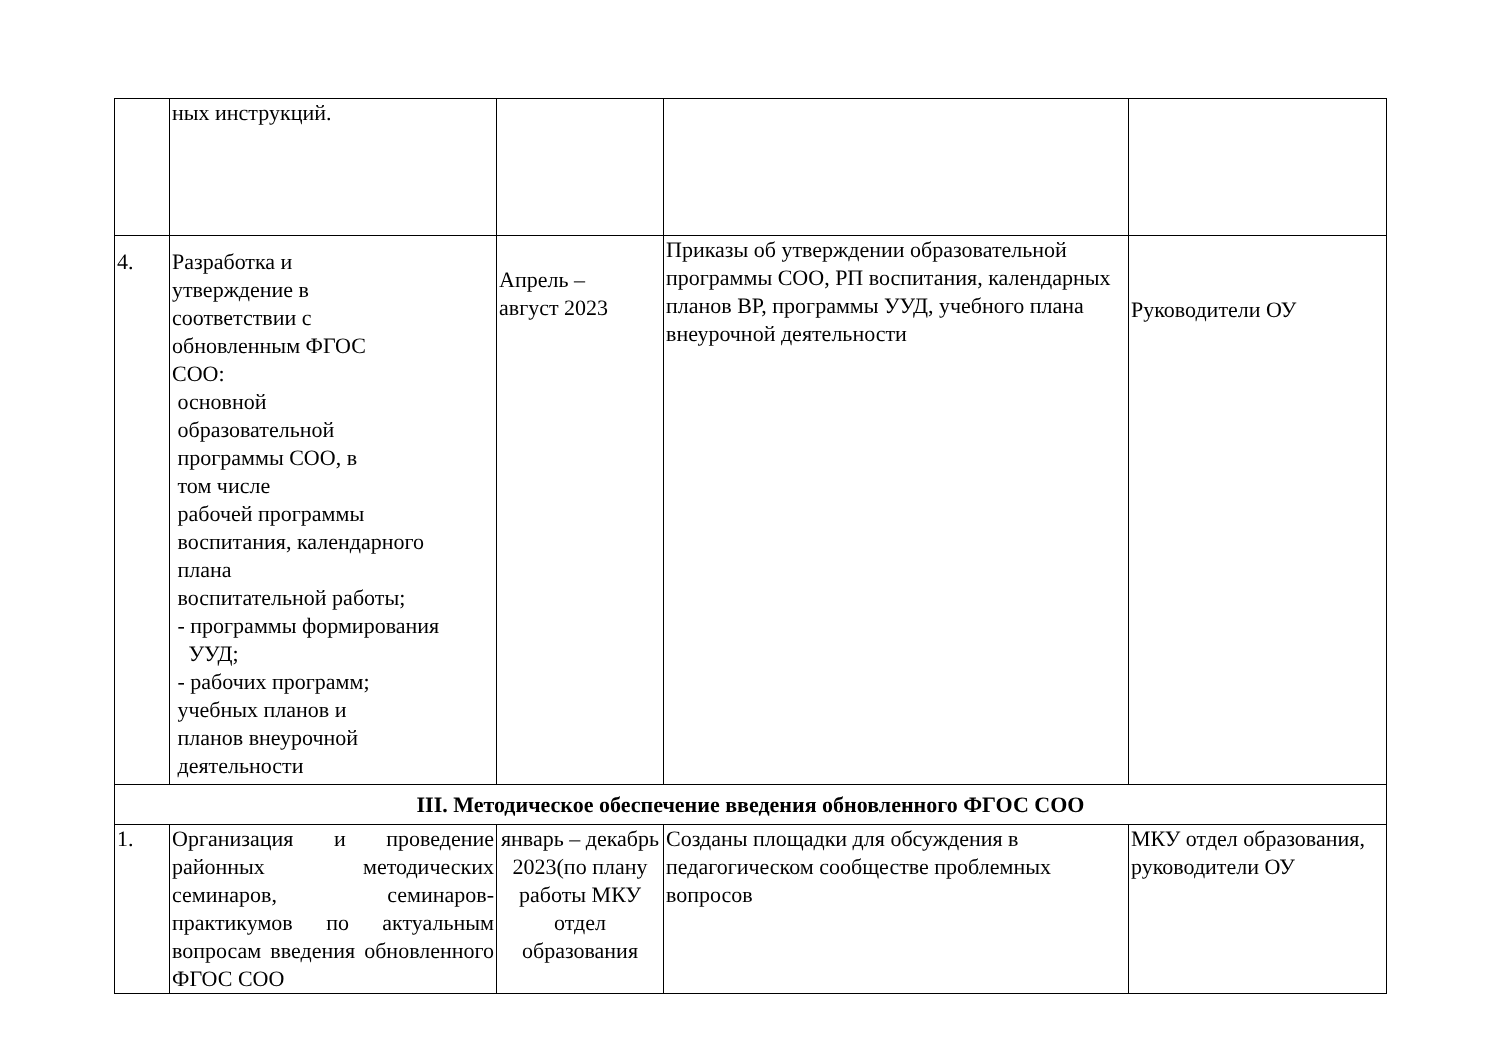| | ных инструкций. | | | |
| 4. | Разработка и утверждение в соответствии с обновленным ФГОС СОО: основной образовательной программы СОО, в том числе рабочей программы воспитания, календарного плана воспитательной работы; - программы формирования УУД; - рабочих программ; учебных планов и планов внеурочной деятельности | Апрель – август 2023 | Приказы об утверждении образовательной программы СОО, РП воспитания, календарных планов ВР, программы УУД, учебного плана внеурочной деятельности | Руководители ОУ |
| III. Методическое обеспечение введения обновленного ФГОС СОО | | | | |
| 1. | Организация и проведение районных методических семинаров, семинаров- практикумов по актуальным вопросам введения обновленного ФГОС СОО | январь – декабрь 2023(по плану работы МКУ отдел образования | Созданы площадки для обсуждения в педагогическом сообществе проблемных вопросов | МКУ отдел образования, руководители ОУ |